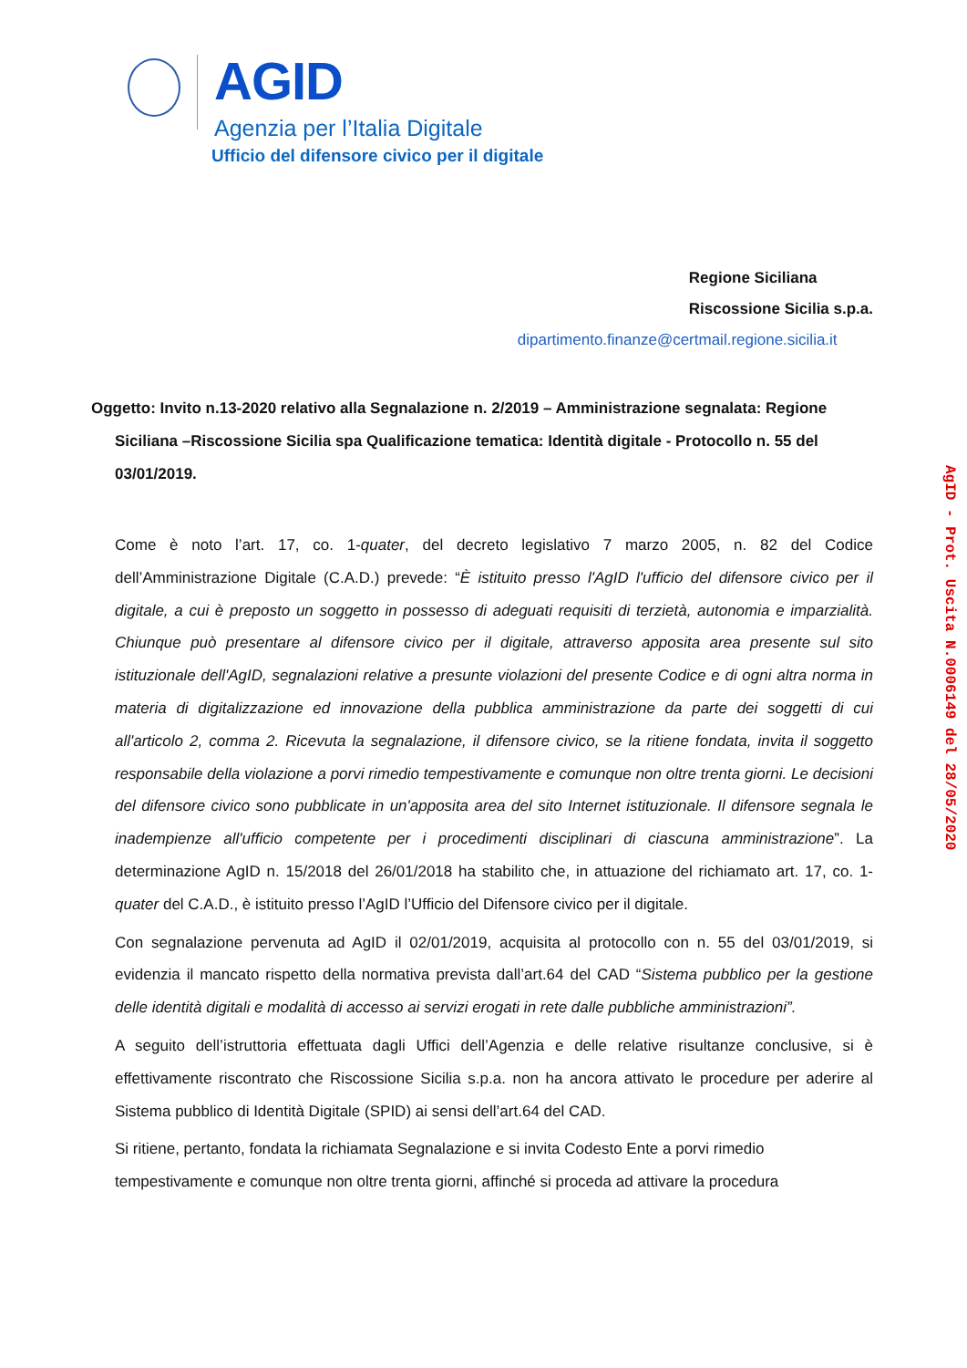AGID
Agenzia per l’Italia Digitale
Ufficio del difensore civico per il digitale
Regione Siciliana
Riscossione Sicilia s.p.a.
dipartimento.finanze@certmail.regione.sicilia.it
Oggetto: Invito n.13-2020 relativo alla Segnalazione n. 2/2019 – Amministrazione segnalata: Regione
Siciliana –Riscossione Sicilia spa Qualificazione tematica: Identità digitale - Protocollo n. 55 del 03/01/2019.
Come è noto l’art. 17, co. 1-quater, del decreto legislativo 7 marzo 2005, n. 82 del Codice dell’Amministrazione Digitale (C.A.D.) prevede: “È istituito presso l'AgID l'ufficio del difensore civico per il digitale, a cui è preposto un soggetto in possesso di adeguati requisiti di terzietà, autonomia e imparzialità. Chiunque può presentare al difensore civico per il digitale, attraverso apposita area presente sul sito istituzionale dell'AgID, segnalazioni relative a presunte violazioni del presente Codice e di ogni altra norma in materia di digitalizzazione ed innovazione della pubblica amministrazione da parte dei soggetti di cui all'articolo 2, comma 2. Ricevuta la segnalazione, il difensore civico, se la ritiene fondata, invita il soggetto responsabile della violazione a porvi rimedio tempestivamente e comunque non oltre trenta giorni. Le decisioni del difensore civico sono pubblicate in un'apposita area del sito Internet istituzionale. Il difensore segnala le inadempienze all'ufficio competente per i procedimenti disciplinari di ciascuna amministrazione”. La determinazione AgID n. 15/2018 del 26/01/2018 ha stabilito che, in attuazione del richiamato art. 17, co. 1-quater del C.A.D., è istituito presso l’AgID l’Ufficio del Difensore civico per il digitale.
Con segnalazione pervenuta ad AgID il 02/01/2019, acquisita al protocollo con n. 55 del 03/01/2019, si evidenzia il mancato rispetto della normativa prevista dall’art.64 del CAD “Sistema pubblico per la gestione delle identità digitali e modalità di accesso ai servizi erogati in rete dalle pubbliche amministrazioni”.
A seguito dell’istruttoria effettuata dagli Uffici dell’Agenzia e delle relative risultanze conclusive, si è effettivamente riscontrato che Riscossione Sicilia s.p.a. non ha ancora attivato le procedure per aderire al Sistema pubblico di Identità Digitale (SPID) ai sensi dell’art.64 del CAD.
Si ritiene, pertanto, fondata la richiamata Segnalazione e si invita Codesto Ente a porvi rimedio tempestivamente e comunque non oltre trenta giorni, affinché si proceda ad attivare la procedura
AgID - Prot. Uscita N.0006149 del 28/05/2020